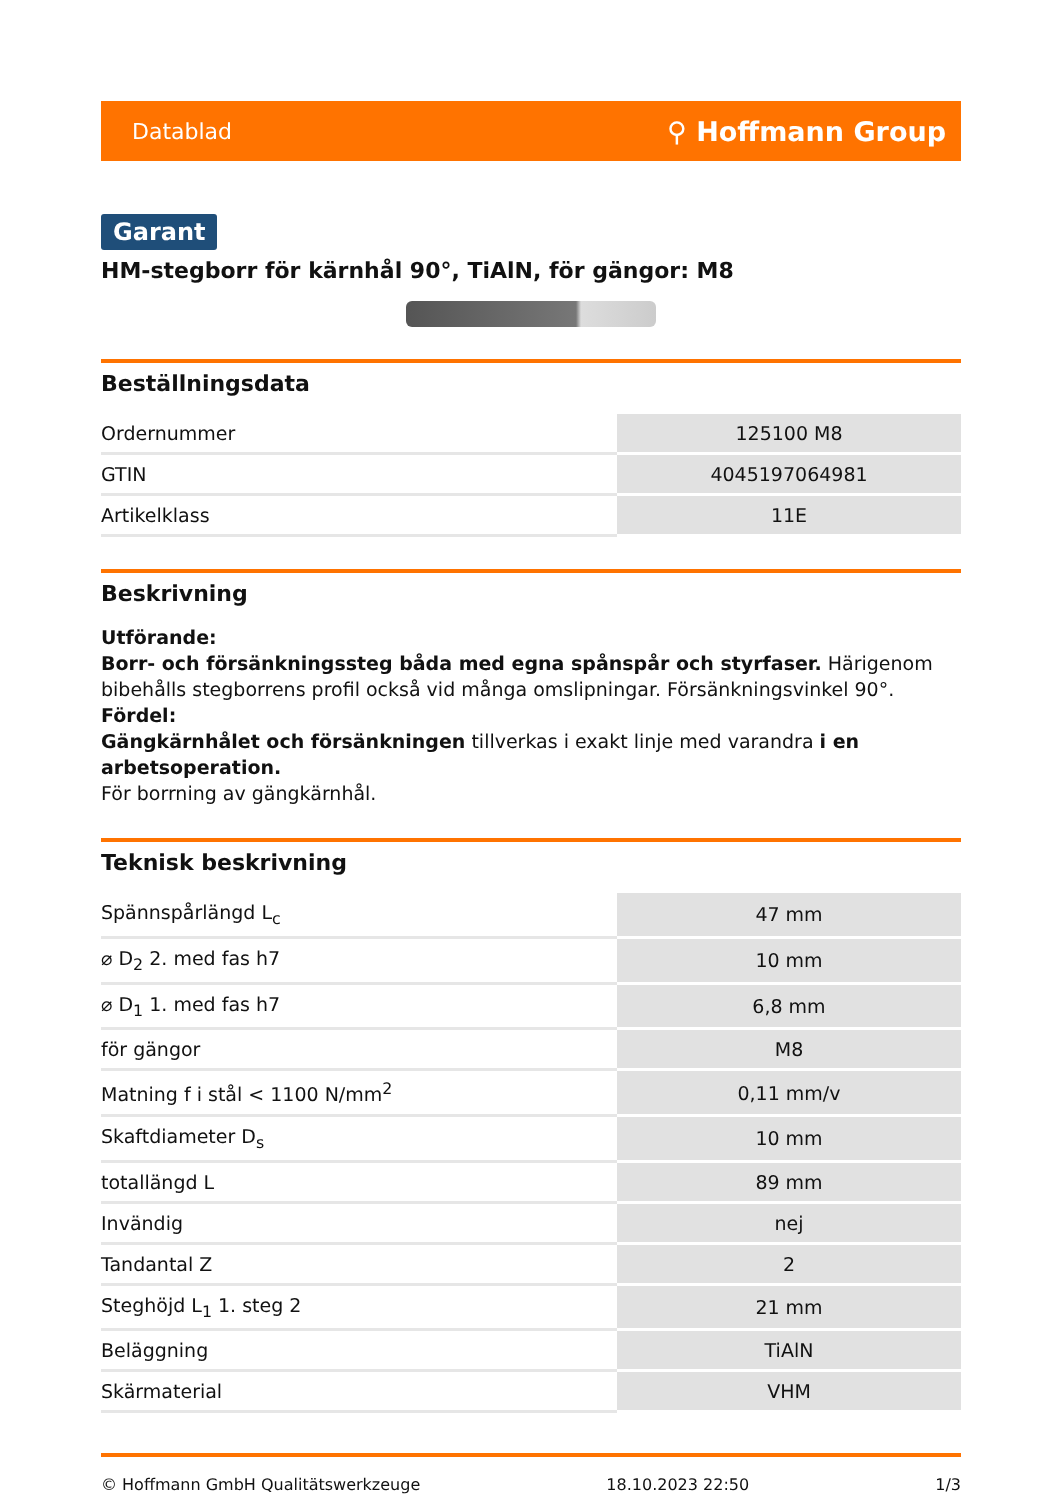Datablad ⚲ Hoffmann Group
Garant
HM-stegborr för kärnhål 90°, TiAlN, för gängor: M8
Beställningsdata
| Ordernummer | 125100 M8 |
| GTIN | 4045197064981 |
| Artikelklass | 11E |
Beskrivning
Utförande:
Borr- och försänkningssteg båda med egna spånspår och styrfaser. Härigenom bibehålls stegborrens profil också vid många omslipningar. Försänkningsvinkel 90°.
Fördel:
Gängkärnhålet och försänkningen tillverkas i exakt linje med varandra i en arbetsoperation.
För borrning av gängkärnhål.
Teknisk beskrivning
| Spännspårlängd L<sub>c</sub> | 47 mm |
| ⌀ D<sub>2</sub> 2. med fas h7 | 10 mm |
| ⌀ D<sub>1</sub> 1. med fas h7 | 6,8 mm |
| för gängor | M8 |
| Matning f i stål < 1100 N/mm<sup>2</sup> | 0,11 mm/v |
| Skaftdiameter D<sub>s</sub> | 10 mm |
| totallängd L | 89 mm |
| Invändig | nej |
| Tandantal Z | 2 |
| Steghöjd L<sub>1</sub> 1. steg 2 | 21 mm |
| Beläggning | TiAlN |
| Skärmaterial | VHM |
© Hoffmann GmbH Qualitätswerkzeuge 18.10.2023 22:50 1/3